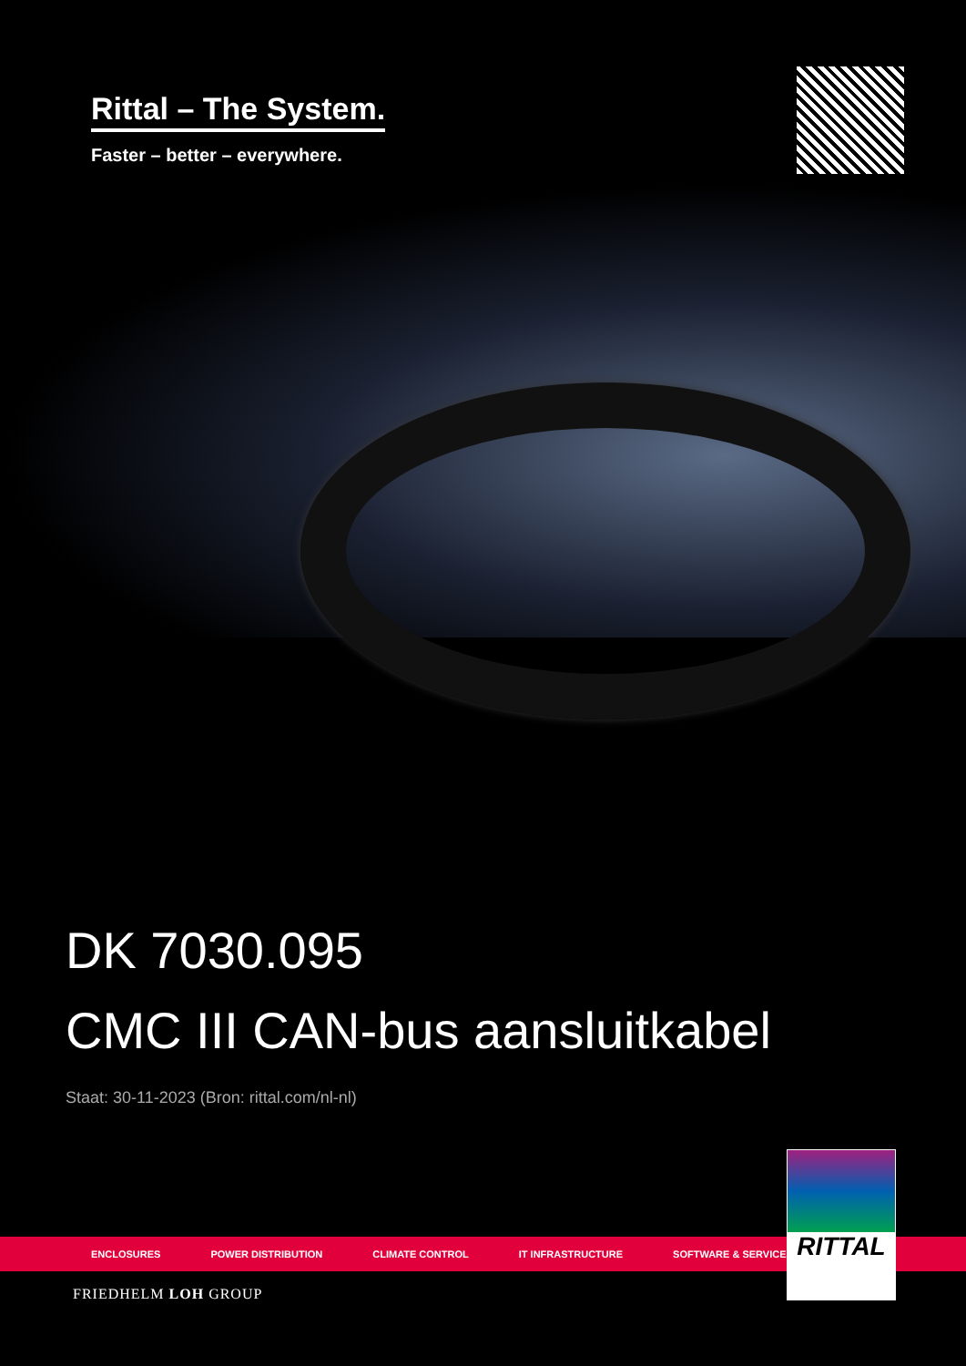Rittal – The System.
Faster – better – everywhere.
DK 7030.095
CMC III CAN-bus aansluitkabel
Staat: 30-11-2023 (Bron: rittal.com/nl-nl)
ENCLOSURES POWER DISTRIBUTION CLIMATE CONTROL IT INFRASTRUCTURE SOFTWARE & SERVICES
FRIEDHELM LOH GROUP
RITTAL